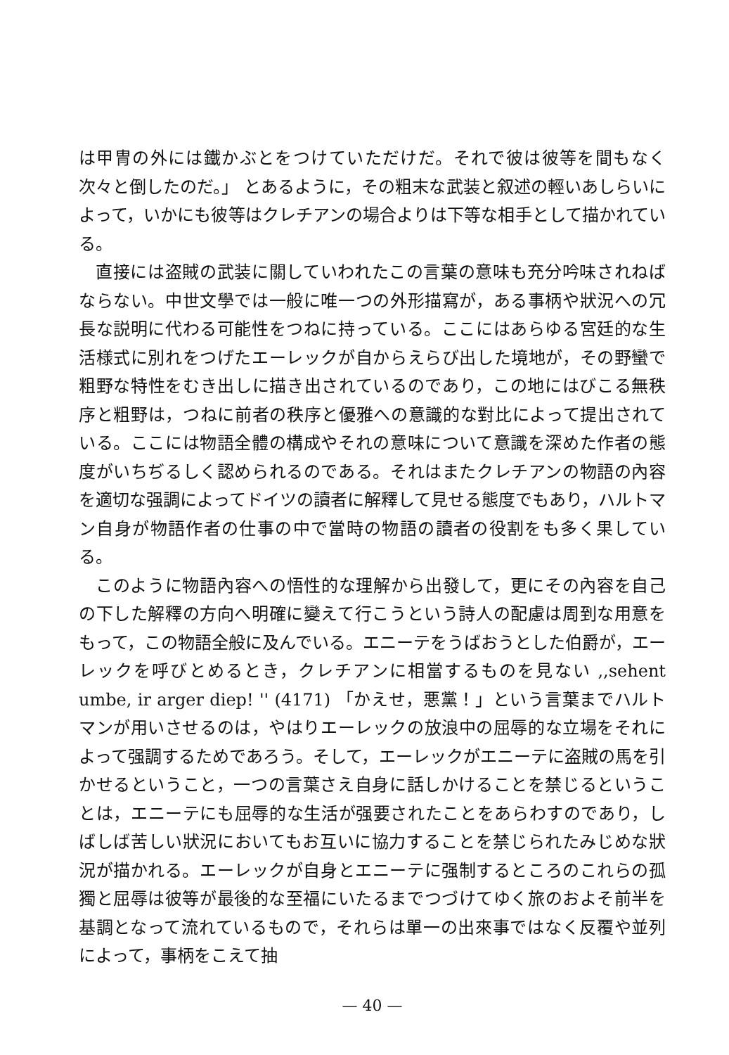は甲冑の外には鐵かぶとをつけていただけだ。それで彼は彼等を間もなく次々と倒したのだ。」 とあるように，その粗末な武装と叙述の輕いあしらいによって，いかにも彼等はクレチアンの場合よりは下等な相手として描かれている。
直接には盗賊の武装に關していわれたこの言葉の意味も充分吟味されねばならない。中世文學では一般に唯一つの外形描寫が，ある事柄や狀況への冗長な説明に代わる可能性をつねに持っている。ここにはあらゆる宮廷的な生活様式に別れをつげたエーレックが自からえらび出した境地が，その野蠻で粗野な特性をむき出しに描き出されているのであり，この地にはびこる無秩序と粗野は，つねに前者の秩序と優雅への意識的な對比によって提出されている。ここには物語全體の構成やそれの意味について意識を深めた作者の態度がいちぢるしく認められるのである。それはまたクレチアンの物語の內容を適切な强調によってドイツの讀者に解釋して見せる態度でもあり，ハルトマン自身が物語作者の仕事の中で當時の物語の讀者の役割をも多く果している。
このように物語內容への悟性的な理解から出發して，更にその內容を自己の下した解釋の方向へ明確に變えて行こうという詩人の配慮は周到な用意をもって，この物語全般に及んでいる。エニーテをうばおうとした伯爵が，エーレックを呼びとめるとき，クレチアンに相當するものを見ない ,,sehent umbe, ir arger diep! '' (4171) 「かえせ，悪黨！」という言葉までハルトマンが用いさせるのは，やはりエーレックの放浪中の屈辱的な立場をそれによって强調するためであろう。そして，エーレックがエニーテに盗賊の馬を引かせるということ，一つの言葉さえ自身に話しかけることを禁じるということは，エニーテにも屈辱的な生活が强要されたことをあらわすのであり，しばしば苦しい狀況においてもお互いに協力することを禁じられたみじめな狀況が描かれる。エーレックが自身とエニーテに强制するところのこれらの孤獨と屈辱は彼等が最後的な至福にいたるまでつづけてゆく旅のおよそ前半を基調となって流れているもので，それらは單一の出來事ではなく反覆や並列によって，事柄をこえて抽
— 40 —